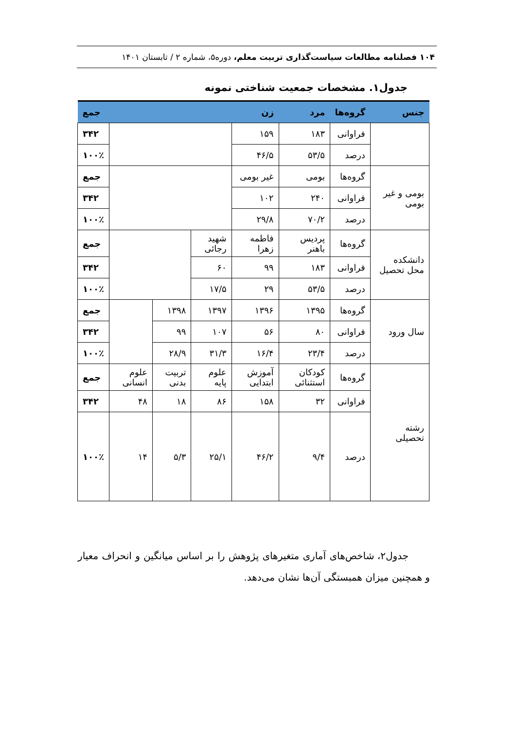۱۰۴ فصلنامه مطالعات سیاست‌گذاری تربیت معلم، دوره۵، شماره ۲ / تابستان ۱۴۰۱
جدول۱. مشخصات جمعیت شناختی نمونه
| جنس | گروه‌ها | مرد | زن | | | | جمع |
| --- | --- | --- | --- | --- | --- | --- | --- |
| | فراوانی | ۱۸۳ | ۱۵۹ | | | | ۳۴۲ |
| | درصد | ۵۳/۵ | ۴۶/۵ | | | | ۱۰۰٪ |
| بومی و غیر بومی | گروه‌ها | بومی | غیر بومی | | | | جمع |
| | فراوانی | ۲۴۰ | ۱۰۲ | | | | ۳۴۲ |
| | درصد | ۷۰/۲ | ۲۹/۸ | | | | ۱۰۰٪ |
| دانشکده محل تحصیل | گروه‌ها | پردیس باهنر | فاطمه زهرا | شهید رجائی | | | جمع |
| | فراوانی | ۱۸۳ | ۹۹ | ۶۰ | | | ۳۴۲ |
| | درصد | ۵۳/۵ | ۲۹ | ۱۷/۵ | | | ۱۰۰٪ |
| سال ورود | گروه‌ها | ۱۳۹۵ | ۱۳۹۶ | ۱۳۹۷ | ۱۳۹۸ | | جمع |
| | فراوانی | ۸۰ | ۵۶ | ۱۰۷ | ۹۹ | | ۳۴۲ |
| | درصد | ۲۳/۴ | ۱۶/۴ | ۳۱/۳ | ۲۸/۹ | | ۱۰۰٪ |
| رشته تحصیلی | گروه‌ها | کودکان استثنائی | آموزش ابتدایی | علوم پایه | تربیت بدنی | علوم انسانی | جمع |
| | فراوانی | ۳۲ | ۱۵۸ | ۸۶ | ۱۸ | ۴۸ | ۳۴۲ |
| | درصد | ۹/۴ | ۴۶/۲ | ۲۵/۱ | ۵/۳ | ۱۴ | ۱۰۰٪ |
جدول۲، شاخص‌های آماری متغیرهای پژوهش را بر اساس میانگین و انحراف معیار و همچنین میزان همبستگی آن‌ها نشان می‌دهد.